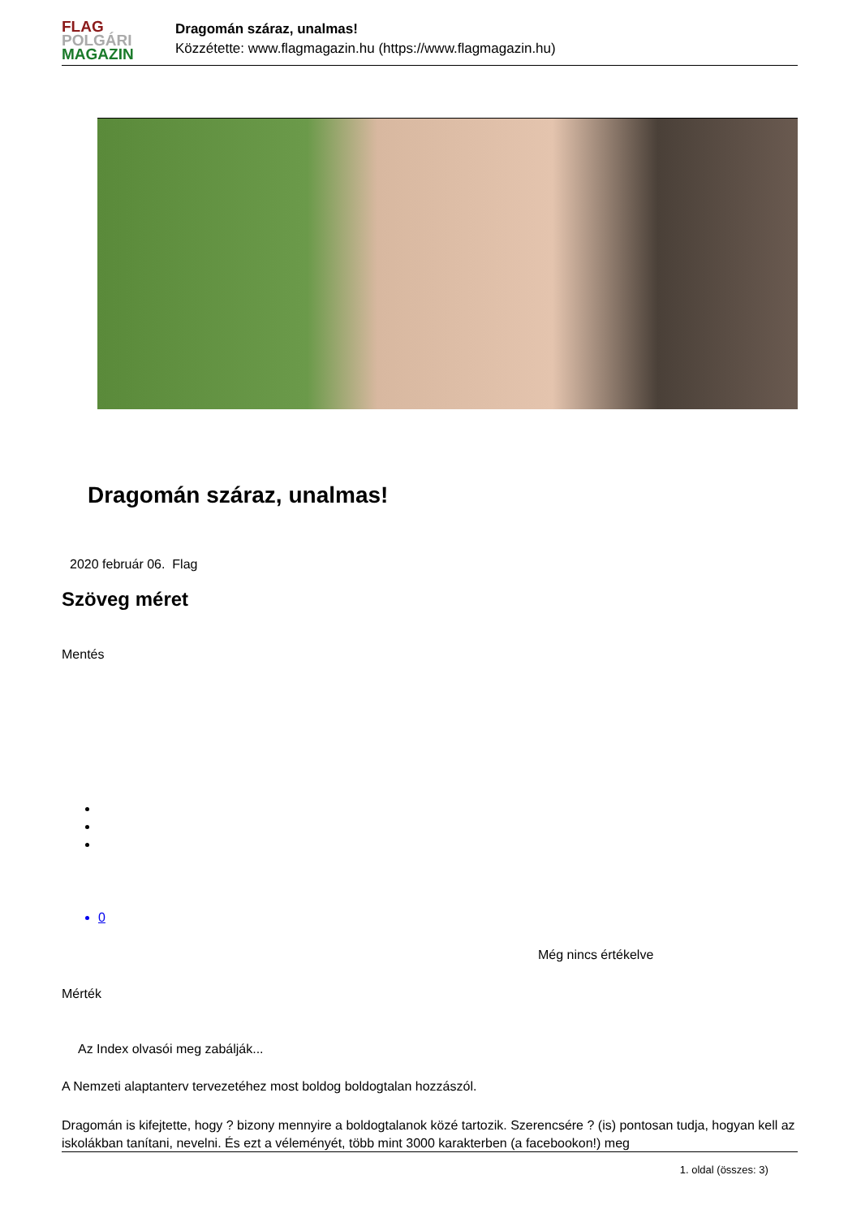FLAG
POLGÁRI
MAGAZIN
Dragomán száraz, unalmas!
Közzétette: www.flagmagazin.hu (https://www.flagmagazin.hu)
Dragomán száraz, unalmas!
2020 február 06. Flag
Szöveg méret
Mentés
0
Még nincs értékelve
Mérték
Az Index olvasói meg zabálják...
A Nemzeti alaptanterv tervezetéhez most boldog boldogtalan hozzászól.
Dragomán is kifejtette, hogy ? bizony mennyire a boldogtalanok közé tartozik. Szerencsére ? (is) pontosan tudja, hogyan kell az iskolákban tanítani, nevelni. És ezt a véleményét, több mint 3000 karakterben (a facebookon!) meg
1. oldal (összes: 3)